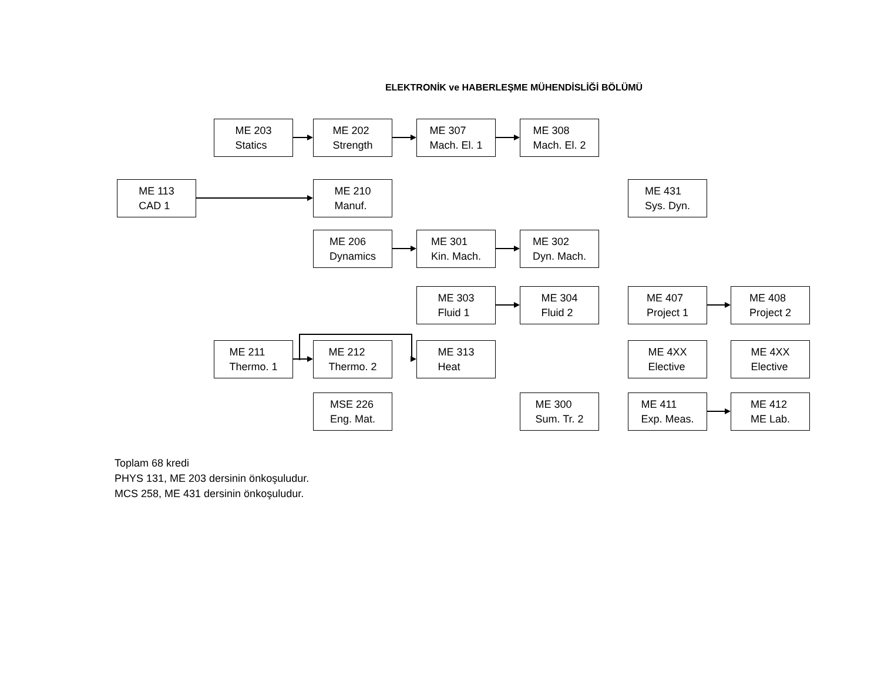ELEKTRONİK ve HABERLEŞME MÜHENDİSLİĞİ BÖLÜMÜ
ME 203
Statics
ME 202
Strength
ME 307
Mach. El. 1
ME 308
Mach. El. 2
ME 113
CAD 1
ME 210
Manuf.
ME 431
Sys. Dyn.
ME 206
Dynamics
ME 301
Kin. Mach.
ME 302
Dyn. Mach.
ME 303
Fluid 1
ME 304
Fluid 2
ME 407
Project 1
ME 408
Project 2
ME 211
Thermo. 1
ME 212
Thermo. 2
ME 313
Heat
ME 4XX
Elective
ME 4XX
Elective
MSE 226
Eng. Mat.
ME 300
Sum. Tr. 2
ME 411
Exp. Meas.
ME 412
ME Lab.
Toplam 68 kredi
PHYS 131, ME 203 dersinin önkoşuludur.
MCS 258, ME 431 dersinin önkoşuludur.